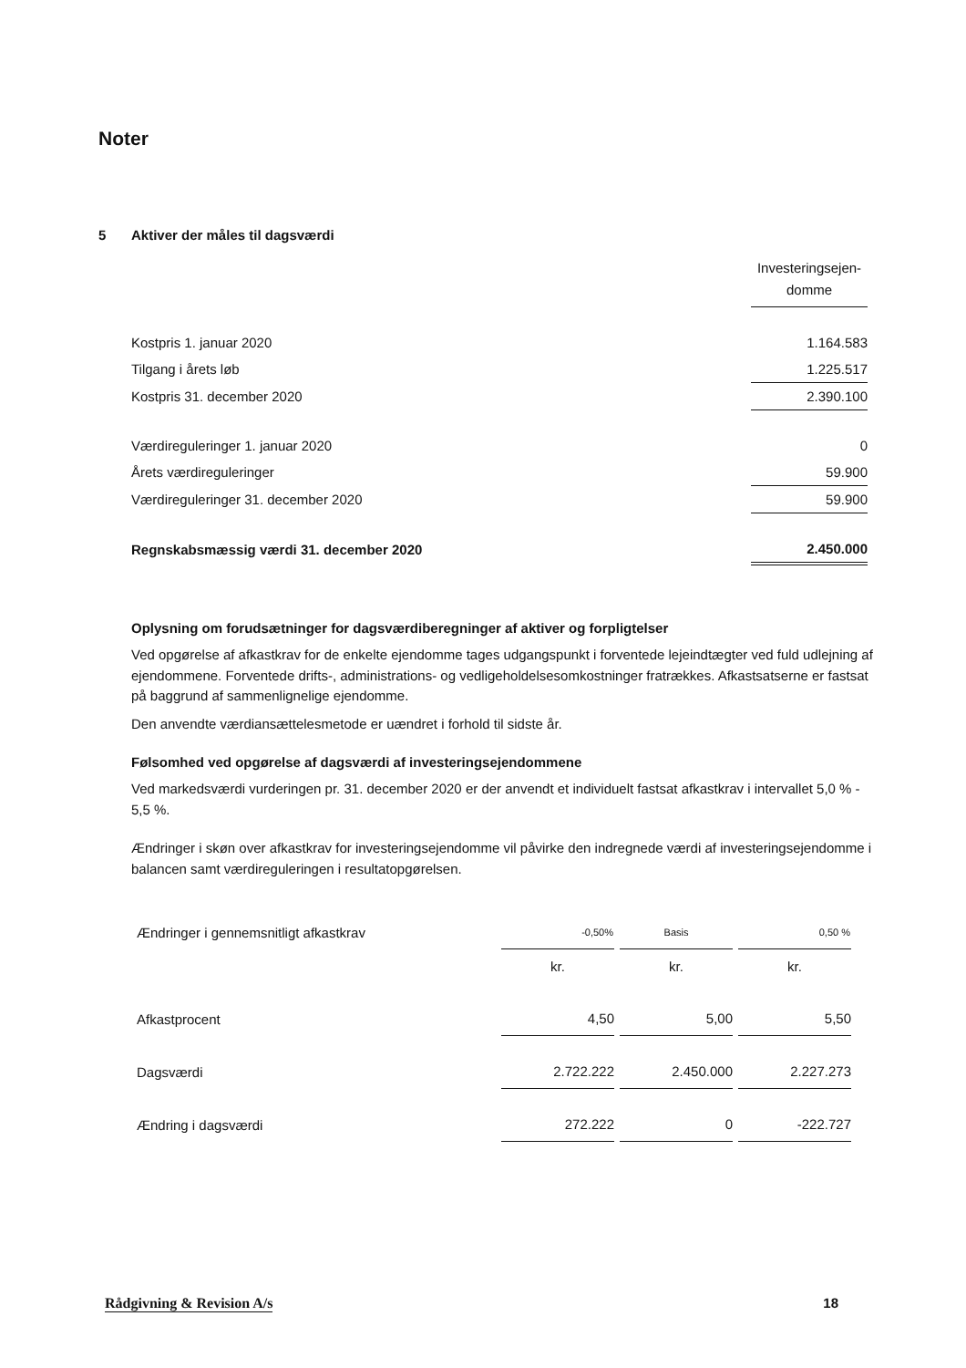Noter
5 Aktiver der måles til dagsværdi
| | Investeringsejen- domme |
| Kostpris 1. januar 2020 | 1.164.583 |
| Tilgang i årets løb | 1.225.517 |
| Kostpris 31. december 2020 | 2.390.100 |
| Værdireguleringer 1. januar 2020 | 0 |
| Årets værdireguleringer | 59.900 |
| Værdireguleringer 31. december 2020 | 59.900 |
| Regnskabsmæssig værdi 31. december 2020 | 2.450.000 |
Oplysning om forudsætninger for dagsværdiberegninger af aktiver og forpligtelser
Ved opgørelse af afkastkrav for de enkelte ejendomme tages udgangspunkt i forventede lejeindtægter ved fuld udlejning af ejendommene. Forventede drifts-, administrations- og vedligeholdelsesomkostninger fratrækkes. Afkastsatserne er fastsat på baggrund af sammenlignelige ejendomme.
Den anvendte værdiansættelesmetode er uændret i forhold til sidste år.
Følsomhed ved opgørelse af dagsværdi af investeringsejendommene
Ved markedsværdi vurderingen pr. 31. december 2020 er der anvendt et individuelt fastsat afkastkrav i intervallet 5,0 % - 5,5 %.
Ændringer i skøn over afkastkrav for investeringsejendomme vil påvirke den indregnede værdi af investeringsejendomme i balancen samt værdireguleringen i resultatopgørelsen.
| Ændringer i gennemsnitligt afkastkrav | -0,50% | Basis | 0,50 % |
| | kr. | kr. | kr. |
| Afkastprocent | 4,50 | 5,00 | 5,50 |
| Dagsværdi | 2.722.222 | 2.450.000 | 2.227.273 |
| Ændring i dagsværdi | 272.222 | 0 | -222.727 |
Rådgivning & Revision A/s 18